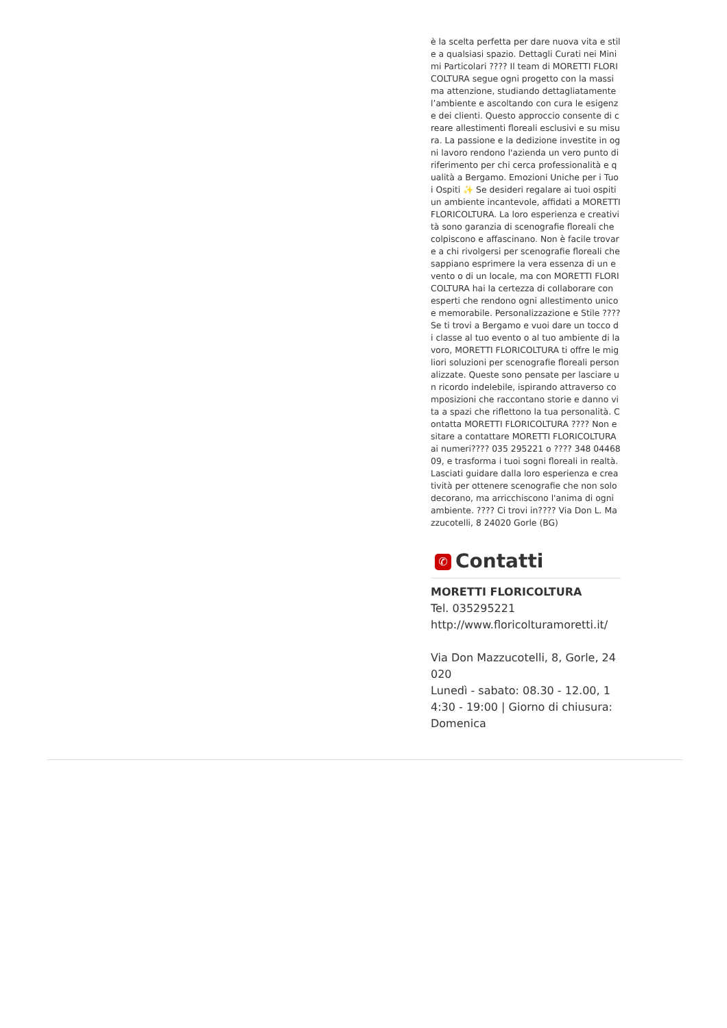è la scelta perfetta per dare nuova vita e stile a qualsiasi spazio. Dettagli Curati nei Minimi Particolari ???? Il team di MORETTI FLORICOLTURA segue ogni progetto con la massima attenzione, studiando dettagliatamente l’ambiente e ascoltando con cura le esigenze dei clienti. Questo approccio consente di creare allestimenti floreali esclusivi e su misura. La passione e la dedizione investite in ogni lavoro rendono l'azienda un vero punto di riferimento per chi cerca professionalità e qualità a Bergamo. Emozioni Uniche per i Tuoi Ospiti ✨ Se desideri regalare ai tuoi ospiti un ambiente incantevole, affidati a MORETTI FLORICOLTURA. La loro esperienza e creatività sono garanzia di scenografie floreali che colpiscono e affascinano. Non è facile trovare a chi rivolgersi per scenografie floreali che sappiano esprimere la vera essenza di un evento o di un locale, ma con MORETTI FLORICOLTURA hai la certezza di collaborare con esperti che rendono ogni allestimento unico e memorabile. Personalizzazione e Stile ???? Se ti trovi a Bergamo e vuoi dare un tocco di classe al tuo evento o al tuo ambiente di lavoro, MORETTI FLORICOLTURA ti offre le migliori soluzioni per scenografie floreali personalizzate. Queste sono pensate per lasciare un ricordo indelebile, ispirando attraverso composizioni che raccontano storie e danno vita a spazi che riflettono la tua personalità. Contatta MORETTI FLORICOLTURA ???? Non esitare a contattare MORETTI FLORICOLTURA ai numeri???? 035 295221 o ???? 348 0446809, e trasforma i tuoi sogni floreali in realtà. Lasciati guidare dalla loro esperienza e creatività per ottenere scenografie che non solo decorano, ma arricchiscono l'anima di ogni ambiente. ???? Ci trovi in???? Via Don L. Mazzucotelli, 8 24020 Gorle (BG)
✆ Contatti
MORETTI FLORICOLTURA
Tel. 035295221
http://www.floricolturamoretti.it/
Via Don Mazzucotelli, 8, Gorle, 24020
Lunedì - sabato: 08.30 - 12.00, 14:30 - 19:00 | Giorno di chiusura: Domenica